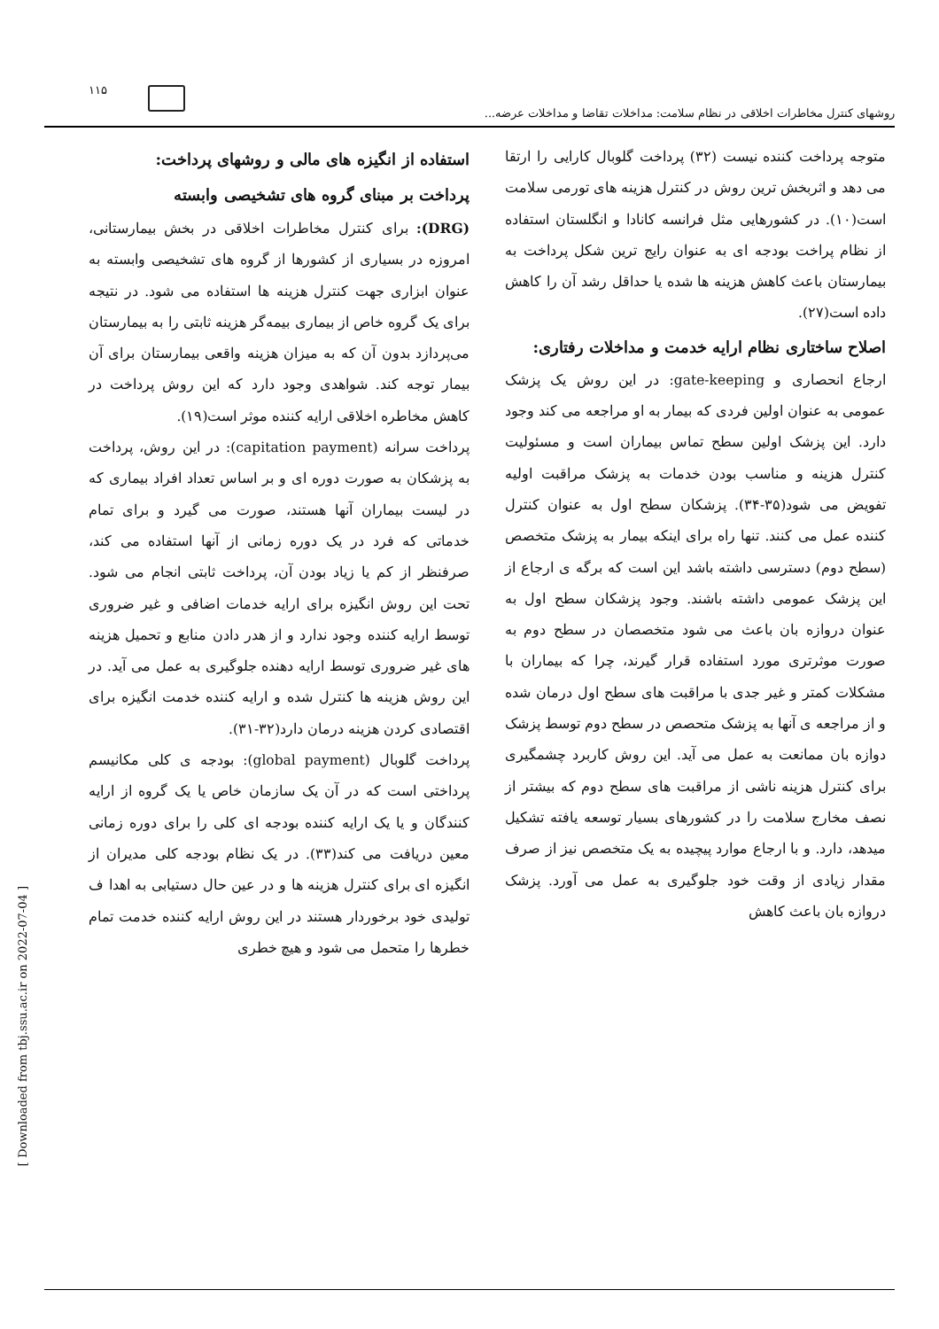۱۱۵
روشهای کنترل مخاطرات اخلاقی در نظام سلامت: مداخلات تقاضا و مداخلات عرضه...
استفاده از انگیزه های مالی و روشهای پرداخت:
پرداخت بر مبنای گروه های تشخیصی وابسته
(DRG): برای کنترل مخاطرات اخلاقی در بخش بیمارستانی، امروزه در بسیاری از کشورها از گروه های تشخیصی وابسته به عنوان ابزاری جهت کنترل هزینه ها استفاده می شود. در نتیجه برای یک گروه خاص از بیماری بیمه‌گر هزینه ثابتی را به بیمارستان می‌پردازد بدون آن که به میزان هزینه واقعی بیمارستان برای آن بیمار توجه کند. شواهدی وجود دارد که این روش پرداخت در کاهش مخاطره اخلاقی ارایه کننده موثر است(۱۹).
پرداخت سرانه (capitation payment): در این روش، پرداخت به پزشکان به صورت دوره ای و بر اساس تعداد افراد بیماری که در لیست بیماران آنها هستند، صورت می گیرد و برای تمام خدماتی که فرد در یک دوره زمانی از آنها استفاده می کند، صرفنظر از کم یا زیاد بودن آن، پرداخت ثابتی انجام می شود. تحت این روش انگیزه برای ارایه خدمات اضافی و غیر ضروری توسط ارایه کننده وجود ندارد و از هدر دادن منابع و تحمیل هزینه های غیر ضروری توسط ارایه دهنده جلوگیری به عمل می آید. در این روش هزینه ها کنترل شده و ارایه کننده خدمت انگیزه برای اقتصادی کردن هزینه درمان دارد(۳۲-۳۱).
پرداخت گلوبال (global payment): بودجه ی کلی مکانیسم پرداختی است که در آن یک سازمان خاص یا یک گروه از ارایه کنندگان و یا یک ارایه کننده بودجه ای کلی را برای دوره زمانی معین دریافت می کند(۳۳). در یک نظام بودجه کلی مدیران از انگیزه ای برای کنترل هزینه ها و در عین حال دستیابی به اهدا ف تولیدی خود برخوردار هستند در این روش ارایه کننده خدمت تمام خطرها را متحمل می شود و هیچ خطری
متوجه پرداخت کننده نیست (۳۲) پرداخت گلوبال کارایی را ارتقا می دهد و اثربخش ترین روش در کنترل هزینه های تورمی سلامت است(۱۰). در کشورهایی مثل فرانسه کانادا و انگلستان استفاده از نظام پراخت بودجه ای به عنوان رایج ترین شکل پرداخت به بیمارستان باعث کاهش هزینه ها شده یا حداقل رشد آن را کاهش داده است(۲۷).
اصلاح ساختاری نظام ارایه خدمت و مداخلات رفتاری:
ارجاع انحصاری و gate-keeping: در این روش یک پزشک عمومی به عنوان اولین فردی که بیمار به او مراجعه می کند وجود دارد. این پزشک اولین سطح تماس بیماران است و مسئولیت کنترل هزینه و مناسب بودن خدمات به پزشک مراقبت اولیه تفویض می شود(۳۵-۳۴). پزشکان سطح اول به عنوان کنترل کننده عمل می کنند. تنها راه برای اینکه بیمار به پزشک متخصص (سطح دوم) دسترسی داشته باشد این است که برگه ی ارجاع از این پزشک عمومی داشته باشند. وجود پزشکان سطح اول به عنوان دروازه بان باعث می شود متخصصان در سطح دوم به صورت موثرتری مورد استفاده قرار گیرند، چرا که بیماران با مشکلات کمتر و غیر جدی با مراقبت های سطح اول درمان شده و از مراجعه ی آنها به پزشک متحصص در سطح دوم توسط پزشک دوازه بان ممانعت به عمل می آید. این روش کاربرد چشمگیری برای کنترل هزینه ناشی از مراقبت های سطح دوم که بیشتر از نصف مخارج سلامت را در کشورهای بسیار توسعه یافته تشکیل میدهد، دارد. و با ارجاع موارد پیچیده به یک متخصص نیز از صرف مقدار زیادی از وقت خود جلوگیری به عمل می آورد. پزشک دروازه بان باعث کاهش
[ Downloaded from tbj.ssu.ac.ir on 2022-07-04 ]